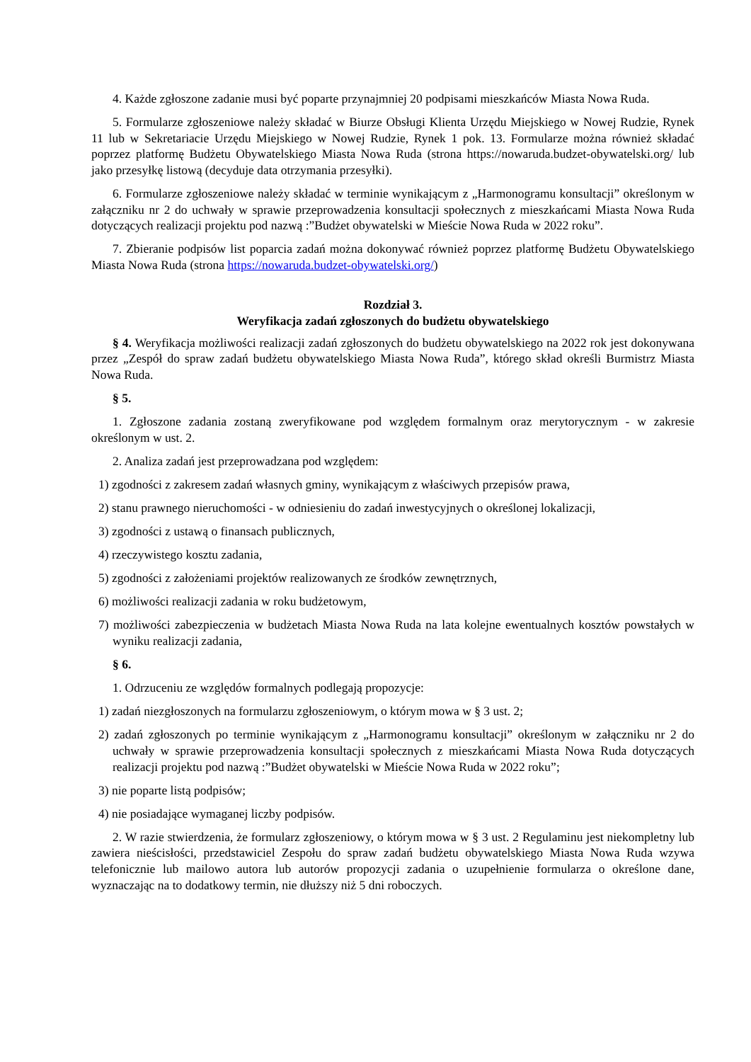4. Każde zgłoszone zadanie musi być poparte przynajmniej 20 podpisami mieszkańców Miasta Nowa Ruda.
5. Formularze zgłoszeniowe należy składać w Biurze Obsługi Klienta Urzędu Miejskiego w Nowej Rudzie, Rynek 11 lub w Sekretariacie Urzędu Miejskiego w Nowej Rudzie, Rynek 1 pok. 13. Formularze można również składać poprzez platformę Budżetu Obywatelskiego Miasta Nowa Ruda (strona https://nowaruda.budzet-obywatelski.org/ lub jako przesyłkę listową (decyduje data otrzymania przesyłki).
6. Formularze zgłoszeniowe należy składać w terminie wynikającym z „Harmonogramu konsultacji” określonym w załączniku nr 2 do uchwały w sprawie przeprowadzenia konsultacji społecznych z mieszkańcami Miasta Nowa Ruda dotyczących realizacji projektu pod nazwą :”Budżet obywatelski w Mieście Nowa Ruda w 2022 roku”.
7. Zbieranie podpisów list poparcia zadań można dokonywać również poprzez platformę Budżetu Obywatelskiego Miasta Nowa Ruda (strona https://nowaruda.budzet-obywatelski.org/)
Rozdział 3.
Weryfikacja zadań zgłoszonych do budżetu obywatelskiego
§ 4. Weryfikacja możliwości realizacji zadań zgłoszonych do budżetu obywatelskiego na 2022 rok jest dokonywana przez „Zespół do spraw zadań budżetu obywatelskiego Miasta Nowa Ruda”, którego skład określi Burmistrz Miasta Nowa Ruda.
§ 5.
1. Zgłoszone zadania zostaną zweryfikowane pod względem formalnym oraz merytorycznym - w zakresie określonym w ust. 2.
2. Analiza zadań jest przeprowadzana pod względem:
1) zgodności z zakresem zadań własnych gminy, wynikającym z właściwych przepisów prawa,
2) stanu prawnego nieruchomości - w odniesieniu do zadań inwestycyjnych o określonej lokalizacji,
3) zgodności z ustawą o finansach publicznych,
4) rzeczywistego kosztu zadania,
5) zgodności z założeniami projektów realizowanych ze środków zewnętrznych,
6) możliwości realizacji zadania w roku budżetowym,
7) możliwości zabezpieczenia w budżetach Miasta Nowa Ruda na lata kolejne ewentualnych kosztów powstałych w wyniku realizacji zadania,
§ 6.
1. Odrzuceniu ze względów formalnych podlegają propozycje:
1) zadań niezgłoszonych na formularzu zgłoszeniowym, o którym mowa w § 3 ust. 2;
2) zadań zgłoszonych po terminie wynikającym z „Harmonogramu konsultacji” określonym w załączniku nr 2 do uchwały w sprawie przeprowadzenia konsultacji społecznych z mieszkańcami Miasta Nowa Ruda dotyczących realizacji projektu pod nazwą :”Budżet obywatelski w Mieście Nowa Ruda w 2022 roku”;
3) nie poparte listą podpisów;
4) nie posiadające wymaganej liczby podpisów.
2. W razie stwierdzenia, że formularz zgłoszeniowy, o którym mowa w § 3 ust. 2 Regulaminu jest niekompletny lub zawiera nieścisłości, przedstawiciel Zespołu do spraw zadań budżetu obywatelskiego Miasta Nowa Ruda wzywa telefonicznie lub mailowo autora lub autorów propozycji zadania o uzupełnienie formularza o określone dane, wyznaczając na to dodatkowy termin, nie dłuższy niż 5 dni roboczych.